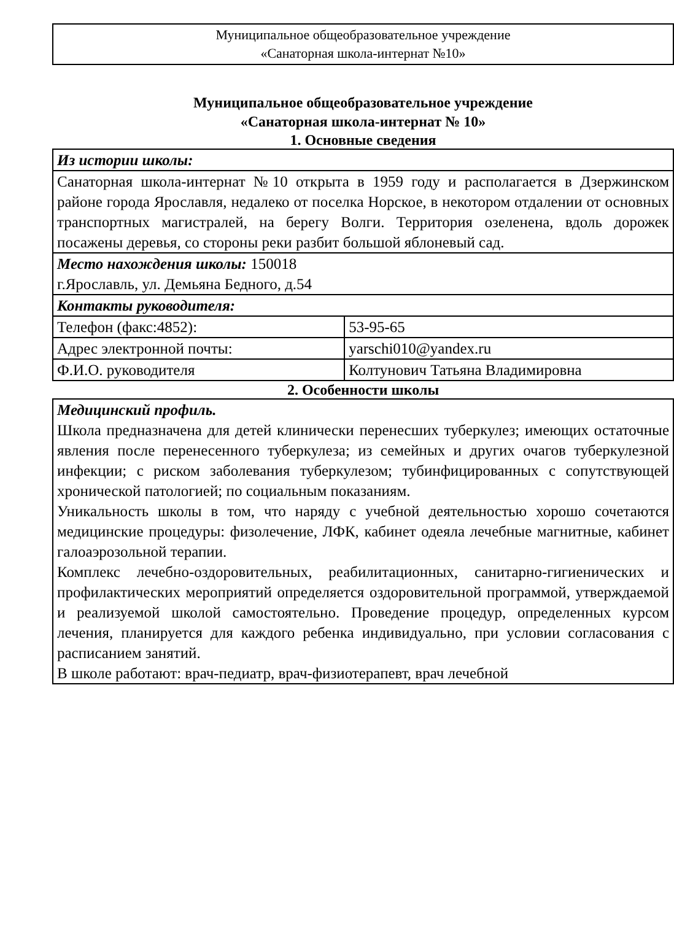Муниципальное общеобразовательное учреждение
«Санаторная школа-интернат №10»
Муниципальное общеобразовательное учреждение
«Санаторная школа-интернат № 10»
| 1. Основные сведения | |
| Из истории школы: | |
| Санаторная школа-интернат №10 открыта в 1959 году и располагается в Дзержинском районе города Ярославля, недалеко от поселка Норское, в некотором отдалении от основных транспортных магистралей, на берегу Волги. Территория озеленена, вдоль дорожек посажены деревья, со стороны реки разбит большой яблоневый сад. | |
| Место нахождения школы: 150018 г.Ярославль, ул. Демьяна Бедного, д.54 | |
| Контакты руководителя: | |
| Телефон (факс:4852): | 53-95-65 |
| Адрес электронной почты: | yarschi010@yandex.ru |
| Ф.И.О. руководителя | Колтунович Татьяна Владимировна |
| 2. Особенности школы | |
| Медицинский профиль. Школа предназначена для детей клинически перенесших туберкулез; имеющих остаточные явления после перенесенного туберкулеза; из семейных и других очагов туберкулезной инфекции; с риском заболевания туберкулезом; тубинфицированных с сопутствующей хронической патологией; по социальным показаниям. Уникальность школы в том, что наряду с учебной деятельностью хорошо сочетаются медицинские процедуры: физолечение, ЛФК, кабинет одеяла лечебные магнитные, кабинет галоаэрозольной терапии. Комплекс лечебно-оздоровительных, реабилитационных, санитарно-гигиенических и профилактических мероприятий определяется оздоровительной программой, утверждаемой и реализуемой школой самостоятельно. Проведение процедур, определенных курсом лечения, планируется для каждого ребенка индивидуально, при условии согласования с расписанием занятий. В школе работают: врач-педиатр, врач-физиотерапевт, врач лечебной | |